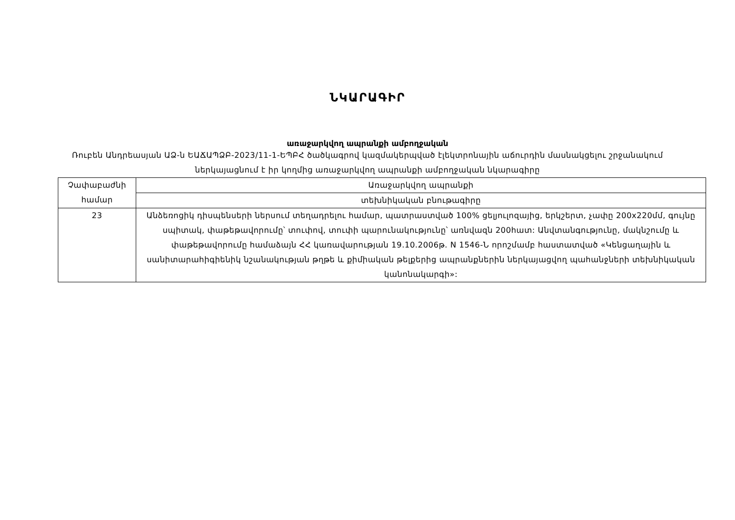ՆԿԱՐԱԳԻՐ
առաջարկվող ապրանքի ամբողջական
Ռուբեն Անդրեասյան ԱՁ-ն ԵԱՃԱՊՁԲ-2023/11-1-ԵՊԲՀ ծածկագրով կազմակերպված էլեկտրոնային աճուրդին մասնակցելու շրջանակում ներկայացնում է իր կողմից առաջարկվող ապրանքի ամբողջական նկարագիրը
| Չափաբաժնի համար | Առաջարկվող ապրանքի |
| | տեխնիկական բնութագիրը |
| 23 | Անձեռոցիկ դիսպենսերի ներսում տեղադրելու համար, պատրաստված 100% ցելյուլոզայից, երկշերտ, չափը 200x220մմ, գույնը սպիտակ, փաթեթավորումը՝ տուփով, տուփի պարունակությունը՝ առնվազն 200հատ: Անվտանգությունը, մակնշումը և փաթեթավորումը համաձայն ՀՀ կառավարության 19.10.2006թ. N 1546-Ն որոշմամբ հաստատված «Կենցաղային և սանիտարահիգիենիկ նշանակության թղթե և քիմիական թելքերից ապրանքներին ներկայացվող պահանջների տեխնիկական կանոնակարգի»: |